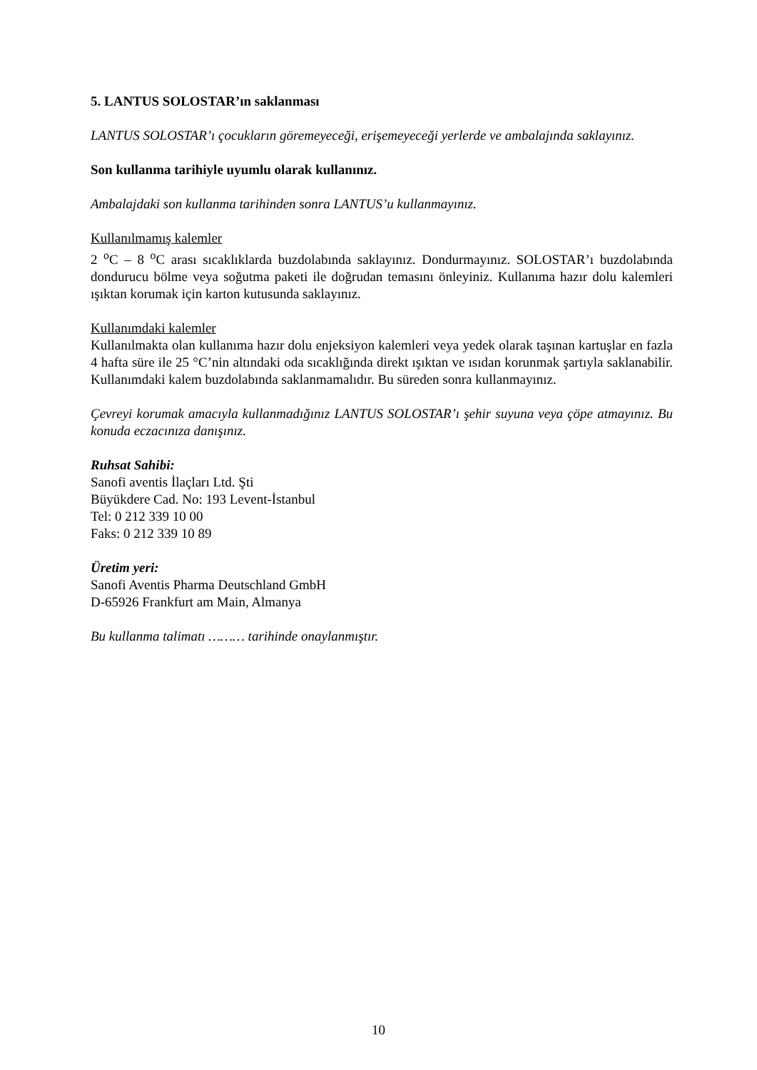5. LANTUS SOLOSTAR’ın saklanması
LANTUS SOLOSTAR’ı çocukların göremeyeceği, erişemeyeceği yerlerde ve ambalajında saklayınız.
Son kullanma tarihiyle uyumlu olarak kullanınız.
Ambalajdaki son kullanma tarihinden sonra LANTUS’u kullanmayınız.
Kullanılmamış kalemler
2 <sup>o</sup>C – 8 <sup>o</sup>C arası sıcaklıklarda buzdolabında saklayınız. Dondurmayınız. SOLOSTAR’ı buzdolabında dondurucu bölme veya soğutma paketi ile doğrudan temasını önleyiniz. Kullanıma hazır dolu kalemleri ışıktan korumak için karton kutusunda saklayınız.
Kullanımdaki kalemler
Kullanılmakta olan kullanıma hazır dolu enjeksiyon kalemleri veya yedek olarak taşınan kartuşlar en fazla 4 hafta süre ile 25 °C’nin altındaki oda sıcaklığında direkt ışıktan ve ısıdan korunmak şartıyla saklanabilir. Kullanımdaki kalem buzdolabında saklanmamalıdır. Bu süreden sonra kullanmayınız.
Çevreyi korumak amacıyla kullanmadığınız LANTUS SOLOSTAR’ı şehir suyuna veya çöpe atmayınız. Bu konuda eczacınıza danışınız.
Ruhsat Sahibi:
Sanofi aventis İlaçları Ltd. Şti
Büyükdere Cad. No: 193 Levent-İstanbul
Tel: 0 212 339 10 00
Faks: 0 212 339 10 89
Üretim yeri:
Sanofi Aventis Pharma Deutschland GmbH
D-65926 Frankfurt am Main, Almanya
Bu kullanma talimatı ……… tarihinde onaylanmıştır.
10